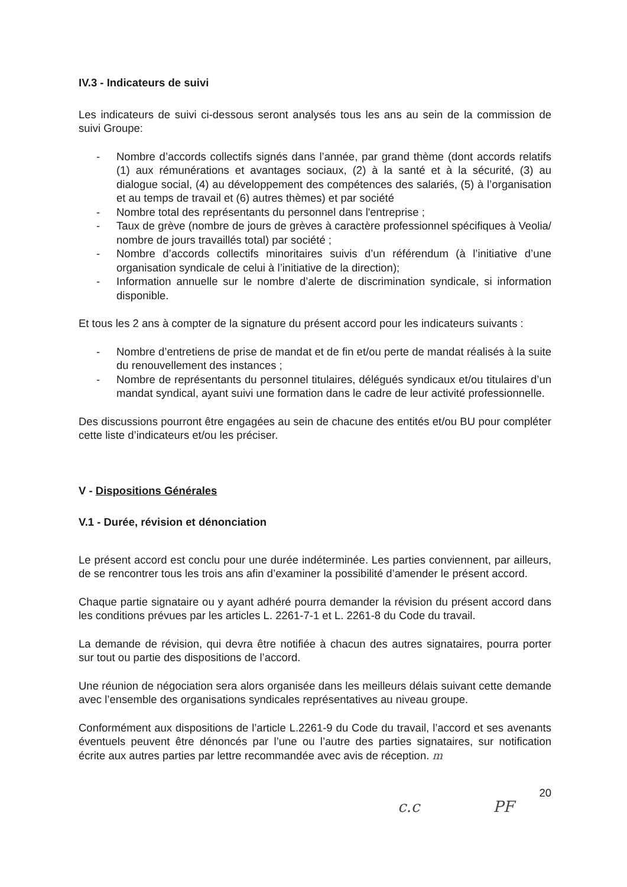IV.3 - Indicateurs de suivi
Les indicateurs de suivi ci-dessous seront analysés tous les ans au sein de la commission de suivi Groupe:
- Nombre d’accords collectifs signés dans l’année, par grand thème (dont accords relatifs (1) aux rémunérations et avantages sociaux, (2) à la santé et à la sécurité, (3) au dialogue social, (4) au développement des compétences des salariés, (5) à l’organisation et au temps de travail et (6) autres thèmes) et par société
- Nombre total des représentants du personnel dans l'entreprise ;
- Taux de grève (nombre de jours de grèves à caractère professionnel spécifiques à Veolia/ nombre de jours travaillés total) par société ;
- Nombre d’accords collectifs minoritaires suivis d’un référendum (à l’initiative d’une organisation syndicale de celui à l’initiative de la direction);
- Information annuelle sur le nombre d’alerte de discrimination syndicale, si information disponible.
Et tous les 2 ans à compter de la signature du présent accord pour les indicateurs suivants :
- Nombre d’entretiens de prise de mandat et de fin et/ou perte de mandat réalisés à la suite du renouvellement des instances ;
- Nombre de représentants du personnel titulaires, délégués syndicaux et/ou titulaires d’un mandat syndical, ayant suivi une formation dans le cadre de leur activité professionnelle.
Des discussions pourront être engagées au sein de chacune des entités et/ou BU pour compléter cette liste d’indicateurs et/ou les préciser.
V - Dispositions Générales
V.1 - Durée, révision et dénonciation
Le présent accord est conclu pour une durée indéterminée. Les parties conviennent, par ailleurs, de se rencontrer tous les trois ans afin d’examiner la possibilité d’amender le présent accord.
Chaque partie signataire ou y ayant adhéré pourra demander la révision du présent accord dans les conditions prévues par les articles L. 2261-7-1 et L. 2261-8 du Code du travail.
La demande de révision, qui devra être notifiée à chacun des autres signataires, pourra porter sur tout ou partie des dispositions de l’accord.
Une réunion de négociation sera alors organisée dans les meilleurs délais suivant cette demande avec l’ensemble des organisations syndicales représentatives au niveau groupe.
Conformément aux dispositions de l’article L.2261-9 du Code du travail, l’accord et ses avenants éventuels peuvent être dénoncés par l’une ou l’autre des parties signataires, sur notification écrite aux autres parties par lettre recommandée avec avis de réception. m
20
c.c PF